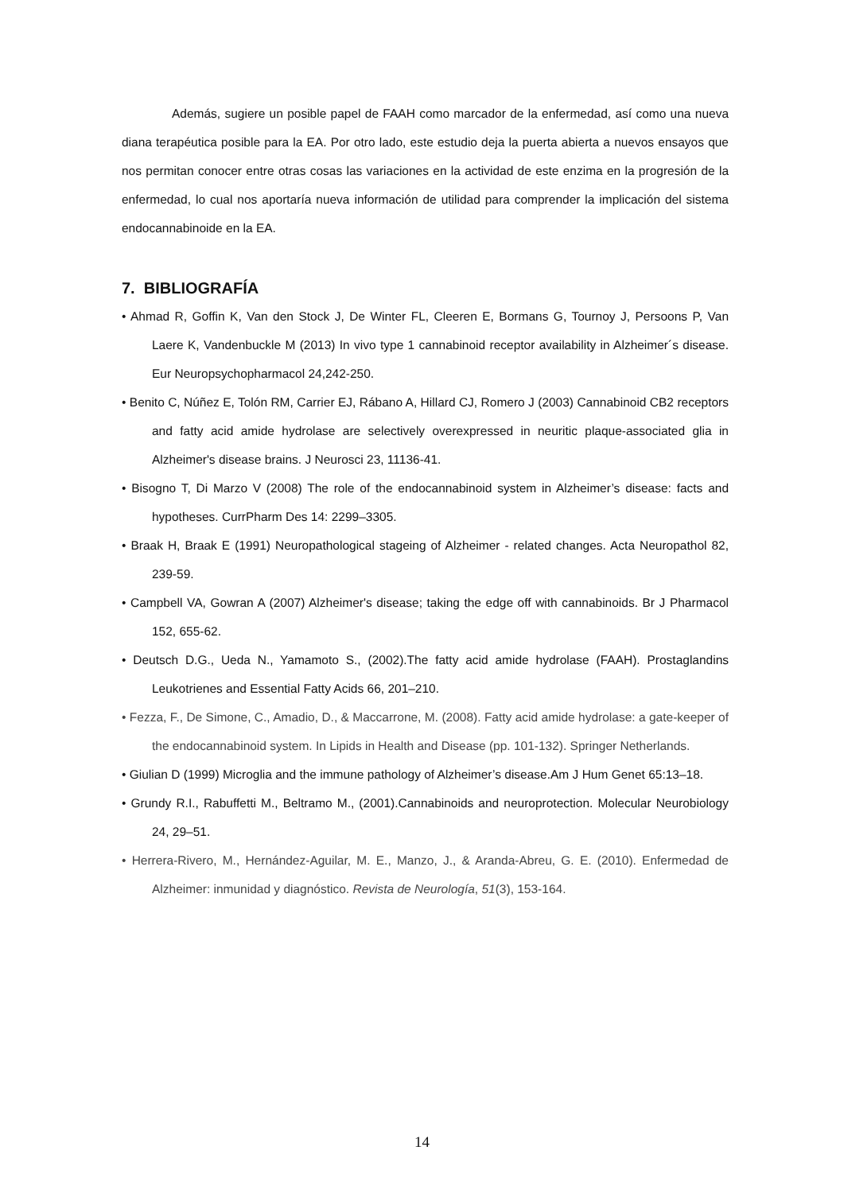Además, sugiere un posible papel de FAAH como marcador de la enfermedad, así como una nueva diana terapéutica posible para la EA. Por otro lado, este estudio deja la puerta abierta a nuevos ensayos que nos permitan conocer entre otras cosas las variaciones en la actividad de este enzima en la progresión de la enfermedad, lo cual nos aportaría nueva información de utilidad para comprender la implicación del sistema endocannabinoide en la EA.
7. BIBLIOGRAFÍA
• Ahmad R, Goffin K, Van den Stock J, De Winter FL, Cleeren E, Bormans G, Tournoy J, Persoons P, Van Laere K, Vandenbuckle M (2013) In vivo type 1 cannabinoid receptor availability in Alzheimer´s disease. Eur Neuropsychopharmacol 24,242-250.
• Benito C, Núñez E, Tolón RM, Carrier EJ, Rábano A, Hillard CJ, Romero J (2003) Cannabinoid CB2 receptors and fatty acid amide hydrolase are selectively overexpressed in neuritic plaque-associated glia in Alzheimer's disease brains. J Neurosci 23, 11136-41.
• Bisogno T, Di Marzo V (2008) The role of the endocannabinoid system in Alzheimer’s disease: facts and hypotheses. CurrPharm Des 14: 2299–3305.
• Braak H, Braak E (1991) Neuropathological stageing of Alzheimer - related changes. Acta Neuropathol 82, 239-59.
• Campbell VA, Gowran A (2007) Alzheimer's disease; taking the edge off with cannabinoids. Br J Pharmacol 152, 655-62.
• Deutsch D.G., Ueda N., Yamamoto S., (2002).The fatty acid amide hydrolase (FAAH). Prostaglandins Leukotrienes and Essential Fatty Acids 66, 201–210.
• Fezza, F., De Simone, C., Amadio, D., & Maccarrone, M. (2008). Fatty acid amide hydrolase: a gate-keeper of the endocannabinoid system. In Lipids in Health and Disease (pp. 101-132). Springer Netherlands.
• Giulian D (1999) Microglia and the immune pathology of Alzheimer’s disease.Am J Hum Genet 65:13–18.
• Grundy R.I., Rabuffetti M., Beltramo M., (2001).Cannabinoids and neuroprotection. Molecular Neurobiology 24, 29–51.
• Herrera-Rivero, M., Hernández-Aguilar, M. E., Manzo, J., & Aranda-Abreu, G. E. (2010). Enfermedad de Alzheimer: inmunidad y diagnóstico. Revista de Neurología, 51(3), 153-164.
14